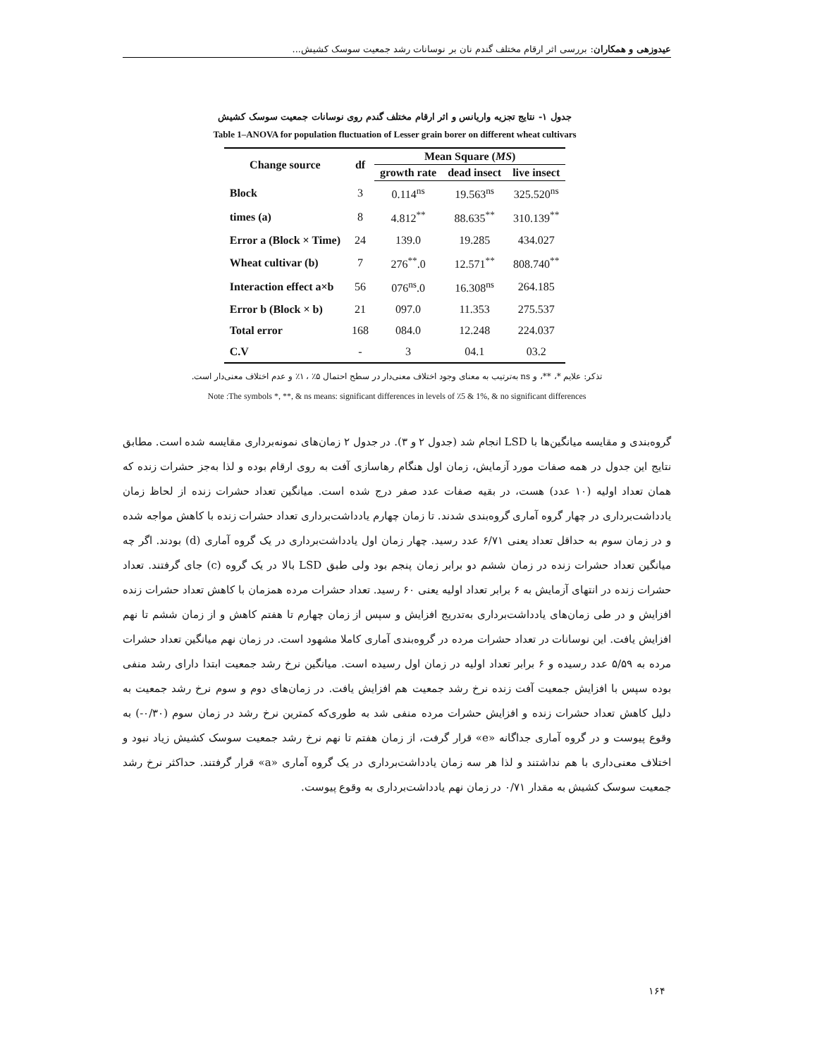عیدوزهی و همکاران: بررسی اثر ارقام مختلف گندم نان بر نوسانات رشد جمعیت سوسک کشیش...
جدول ۱- نتایج تجزیه واریانس و اثر ارقام مختلف گندم روی نوسانات جمعیت سوسک کشیش
Table 1–ANOVA for population fluctuation of Lesser grain borer on different wheat cultivars
| Change source | df | Mean Square ( MS ) | | |
| --- | --- | --- | --- | --- |
| | | growth rate | dead insect | live insect |
| Block | 3 | 0.114<sup>ns</sup> | 19.563<sup>ns</sup> | 325.520<sup>ns</sup> |
| times (a) | 8 | 4.812<sup>**</sup> | 88.635<sup>**</sup> | 310.139<sup>**</sup> |
| Error a (Block × Time) | 24 | 139.0 | 19.285 | 434.027 |
| Wheat cultivar (b) | 7 | 276<sup>**</sup>.0 | 12.571<sup>**</sup> | 808.740<sup>**</sup> |
| Interaction effect a×b | 56 | 076<sup>ns</sup>.0 | 16.308<sup>ns</sup> | 264.185 |
| Error b (Block × b) | 21 | 097.0 | 11.353 | 275.537 |
| Total error | 168 | 084.0 | 12.248 | 224.037 |
| C.V | - | 3 | 04.1 | 03.2 |
تذکر: علایم *، **، و ns به‌ترتیب به معنای وجود اختلاف معنی‌دار در سطح احتمال ۵٪ ، ۱٪ و عدم اختلاف معنی‌دار است.
Note :The symbols *, **, & ns means: significant differences in levels of ٪5 & 1%, & no significant differences
گروه‌بندی و مقایسه میانگین‌ها با LSD انجام شد (جدول ۲ و ۳). در جدول ۲ زمان‌های نمونه‌برداری مقایسه شده است. مطابق نتایج این جدول در همه صفات مورد آزمایش، زمان اول هنگام رهاسازی آفت به روی ارقام بوده و لذا به‌جز حشرات زنده که همان تعداد اولیه (۱۰ عدد) هست، در بقیه صفات عدد صفر درج شده است. میانگین تعداد حشرات زنده از لحاظ زمان یادداشت‌برداری در چهار گروه آماری گروه‌بندی شدند. تا زمان چهارم یادداشت‌برداری تعداد حشرات زنده با کاهش مواجه شده و در زمان سوم به حداقل تعداد یعنی ۶/۷۱ عدد رسید. چهار زمان اول یادداشت‌برداری در یک گروه آماری (d) بودند. اگر چه میانگین تعداد حشرات زنده در زمان ششم دو برابر زمان پنجم بود ولی طبق LSD بالا در یک گروه (c) جای گرفتند. تعداد حشرات زنده در انتهای آزمایش به ۶ برابر تعداد اولیه یعنی ۶۰ رسید. تعداد حشرات مرده همزمان با کاهش تعداد حشرات زنده افزایش و در طی زمان‌های یادداشت‌برداری به‌تدریج افزایش و سپس از زمان چهارم تا هفتم کاهش و از زمان ششم تا نهم افزایش یافت. این نوسانات در تعداد حشرات مرده در گروه‌بندی آماری کاملا مشهود است. در زمان نهم میانگین تعداد حشرات مرده به ۵/۵۹ عدد رسیده و ۶ برابر تعداد اولیه در زمان اول رسیده است. میانگین نرخ رشد جمعیت ابتدا دارای رشد منفی بوده سپس با افزایش جمعیت آفت زنده نرخ رشد جمعیت هم افزایش یافت. در زمان‌های دوم و سوم نرخ رشد جمعیت به دلیل کاهش تعداد حشرات زنده و افزایش حشرات مرده منفی شد به طوری‌که کمترین نرخ رشد در زمان سوم (۰/۳۰-) به وقوع پیوست و در گروه آماری جداگانه «e» قرار گرفت، از زمان هفتم تا نهم نرخ رشد جمعیت سوسک کشیش زیاد نبود و اختلاف معنی‌داری با هم نداشتند و لذا هر سه زمان یادداشت‌برداری در یک گروه آماری «a» قرار گرفتند. حداکثر نرخ رشد جمعیت سوسک کشیش به مقدار ۰/۷۱ در زمان نهم یادداشت‌برداری به وقوع پیوست.
۱۶۴